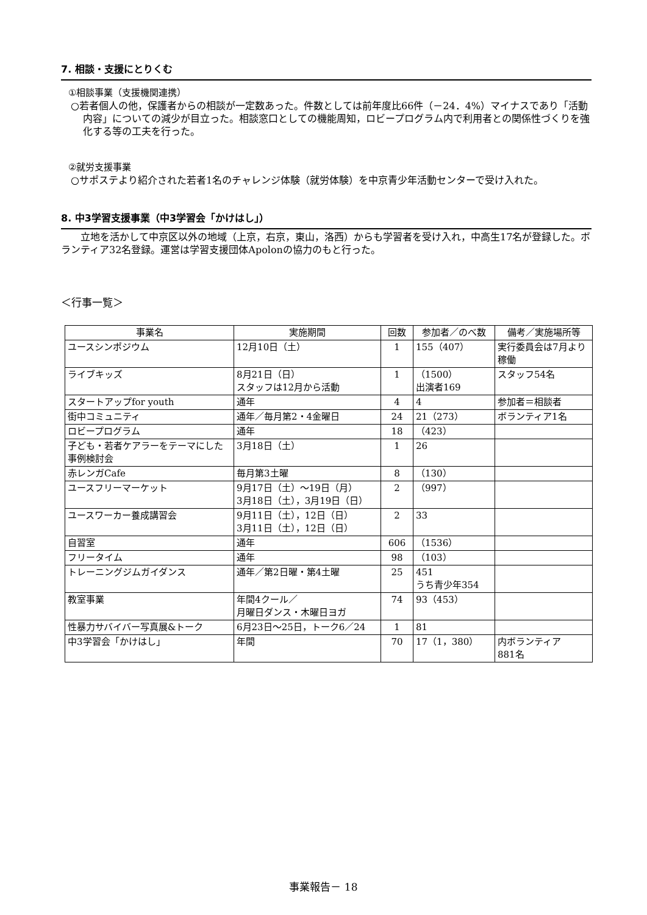7. 相談・支援にとりくむ
①相談事業（支援機関連携）
○若者個人の他，保護者からの相談が一定数あった。件数としては前年度比66件（－24．4%）マイナスであり「活動内容」についての減少が目立った。相談窓口としての機能周知，ロビープログラム内で利用者との関係性づくりを強化する等の工夫を行った。
②就労支援事業
○サポステより紹介された若者1名のチャレンジ体験（就労体験）を中京青少年活動センターで受け入れた。
8. 中3学習支援事業（中3学習会「かけはし」）
立地を活かして中京区以外の地域（上京，右京，東山，洛西）からも学習者を受け入れ，中高生17名が登録した。ボランティア32名登録。運営は学習支援団体Apolonの協力のもと行った。
＜行事一覧＞
| 事業名 | 実施期間 | 回数 | 参加者／のべ数 | 備考／実施場所等 |
| --- | --- | --- | --- | --- |
| ユースシンポジウム | 12月10日（土） | 1 | 155（407） | 実行委員会は7月より稼働 |
| ライブキッズ | 8月21日（日） スタッフは12月から活動 | 1 | （1500） 出演者169 | スタッフ54名 |
| スタートアップfor youth | 通年 | 4 | 4 | 参加者＝相談者 |
| 街中コミュニティ | 通年／毎月第2・4金曜日 | 24 | 21（273） | ボランティア1名 |
| ロビープログラム | 通年 | 18 | （423） | |
| 子ども・若者ケアラーをテーマにした事例検討会 | 3月18日（土） | 1 | 26 | |
| 赤レンガCafe | 毎月第3土曜 | 8 | （130） | |
| ユースフリーマーケット | 9月17日（土）～19日（月） 3月18日（土），3月19日（日） | 2 | （997） | |
| ユースワーカー養成講習会 | 9月11日（土），12日（日） 3月11日（土），12日（日） | 2 | 33 | |
| 自習室 | 通年 | 606 | （1536） | |
| フリータイム | 通年 | 98 | （103） | |
| トレーニングジムガイダンス | 通年／第2日曜・第4土曜 | 25 | 451 うち青少年354 | |
| 教室事業 | 年間4クール／ 月曜日ダンス・木曜日ヨガ | 74 | 93（453） | |
| 性暴力サバイバー写真展&トーク | 6月23日～25日，トーク6／24 | 1 | 81 | |
| 中3学習会「かけはし」 | 年間 | 70 | 17（1，380） | 内ボランティア 881名 |
事業報告－ 18